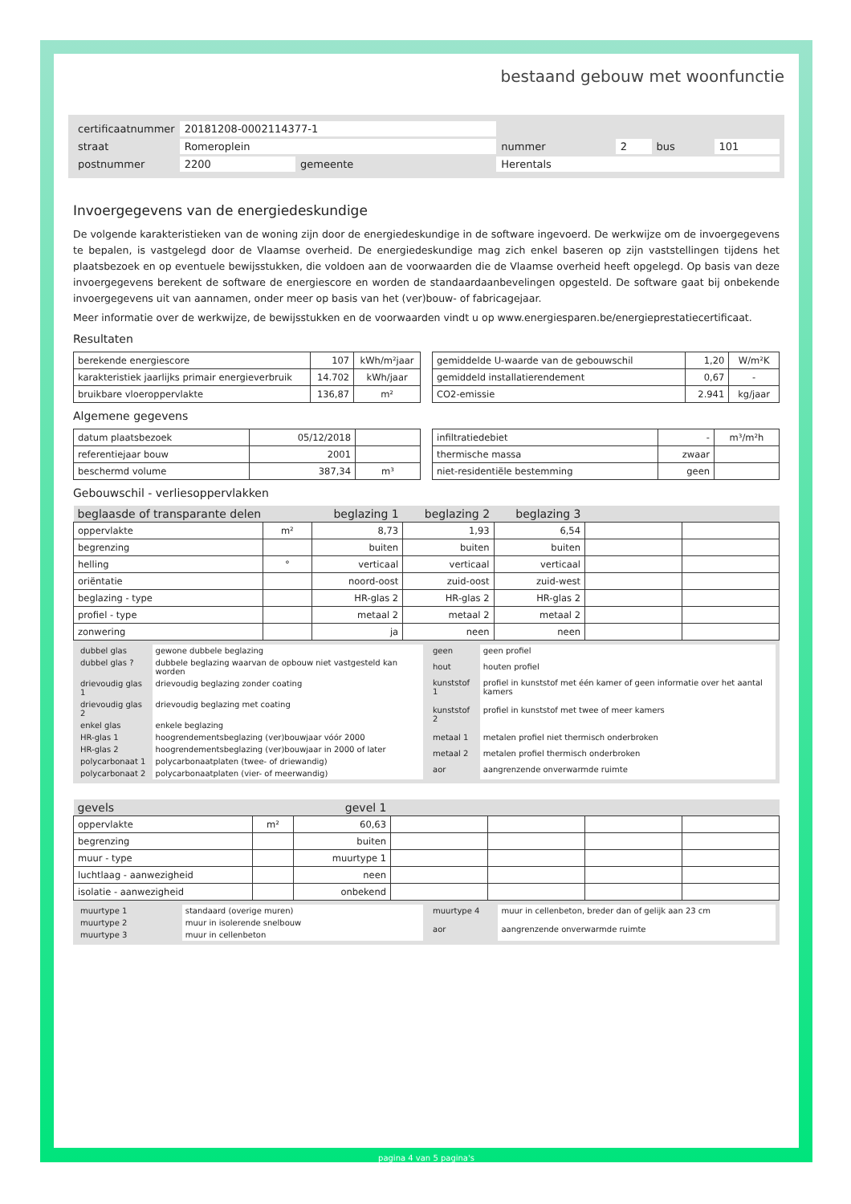bestaand gebouw met woonfunctie
| certificaatnummer | 20181208-0002114377-1 | | | | | | |
| straat | Romeroplein | | | nummer | 2 | bus | 101 |
| postnummer | 2200 | gemeente | Herentals | | | | |
Invoergegevens van de energiedeskundige
De volgende karakteristieken van de woning zijn door de energiedeskundige in de software ingevoerd. De werkwijze om de invoergegevens te bepalen, is vastgelegd door de Vlaamse overheid. De energiedeskundige mag zich enkel baseren op zijn vaststellingen tijdens het plaatsbezoek en op eventuele bewijsstukken, die voldoen aan de voorwaarden die de Vlaamse overheid heeft opgelegd. Op basis van deze invoergegevens berekent de software de energiescore en worden de standaardaanbevelingen opgesteld. De software gaat bij onbekende invoergegevens uit van aannamen, onder meer op basis van het (ver)bouw- of fabricagejaar.
Meer informatie over de werkwijze, de bewijsstukken en de voorwaarden vindt u op www.energiesparen.be/energieprestatiecertificaat.
Resultaten
| berekende energiescore | 107 | kWh/m²jaar |
| karakteristiek jaarlijks primair energieverbruik | 14.702 | kWh/jaar |
| bruikbare vloeroppervlakte | 136,87 | m² |
| gemiddelde U-waarde van de gebouwschil | 1,20 | W/m²K |
| gemiddeld installatierendement | 0,67 | - |
| CO2-emissie | 2.941 | kg/jaar |
Algemene gegevens
| datum plaatsbezoek | 05/12/2018 | |
| referentiejaar bouw | 2001 | |
| beschermd volume | 387,34 | m³ |
| infiltratiedebiet | - | m³/m²h |
| thermische massa | zwaar | |
| niet-residentiële bestemming | geen | |
Gebouwschil - verliesoppervlakken
| beglaasde of transparante delen | | beglazing 1 | beglazing 2 | beglazing 3 | | |
| oppervlakte | m² | 8,73 | 1,93 | 6,54 | | |
| begrenzing | | buiten | buiten | buiten | | |
| helling | ° | verticaal | verticaal | verticaal | | |
| oriëntatie | | noord-oost | zuid-oost | zuid-west | | |
| beglazing - type | | HR-glas 2 | HR-glas 2 | HR-glas 2 | | |
| profiel - type | | metaal 2 | metaal 2 | metaal 2 | | |
| zonwering | | ja | neen | neen | | |
| dubbel glas | gewone dubbele beglazing |
| dubbel glas ? | dubbele beglazing waarvan de opbouw niet vastgesteld kan worden |
| drievoudig glas 1 | drievoudig beglazing zonder coating |
| drievoudig glas 2 | drievoudig beglazing met coating |
| enkel glas | enkele beglazing |
| HR-glas 1 | hoogrendementsbeglazing (ver)bouwjaar vóór 2000 |
| HR-glas 2 | hoogrendementsbeglazing (ver)bouwjaar in 2000 of later |
| polycarbonaat 1 | polycarbonaatplaten (twee- of driewandig) |
| polycarbonaat 2 | polycarbonaatplaten (vier- of meerwandig) |
| geen | geen profiel |
| hout | houten profiel |
| kunststof 1 | profiel in kunststof met één kamer of geen informatie over het aantal kamers |
| kunststof 2 | profiel in kunststof met twee of meer kamers |
| metaal 1 | metalen profiel niet thermisch onderbroken |
| metaal 2 | metalen profiel thermisch onderbroken |
| aor | aangrenzende onverwarmde ruimte |
| gevels | | gevel 1 | | | | |
| oppervlakte | m² | 60,63 | | | | |
| begrenzing | | buiten | | | | |
| muur - type | | muurtype 1 | | | | |
| luchtlaag - aanwezigheid | | neen | | | | |
| isolatie - aanwezigheid | | onbekend | | | | |
| muurtype 1 | standaard (overige muren) |
| muurtype 2 | muur in isolerende snelbouw |
| muurtype 3 | muur in cellenbeton |
| muurtype 4 | muur in cellenbeton, breder dan of gelijk aan 23 cm |
| aor | aangrenzende onverwarmde ruimte |
pagina 4 van 5 pagina's